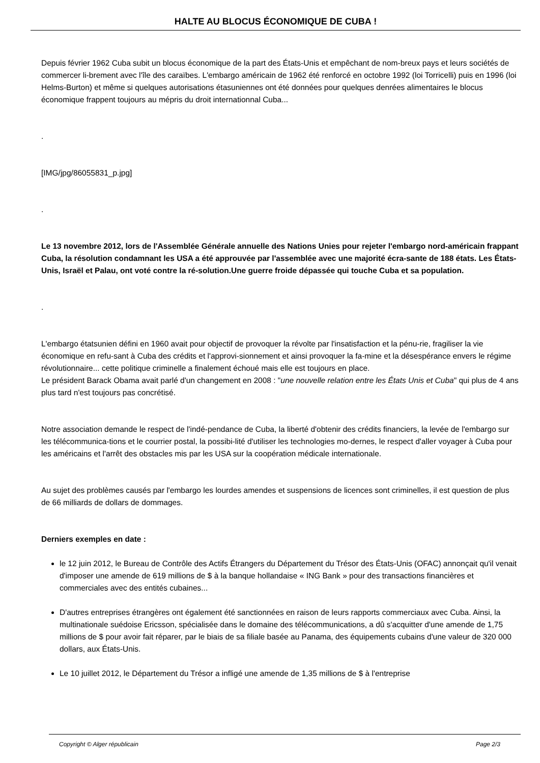HALTE AU BLOCUS ÉCONOMIQUE DE CUBA !
Depuis février 1962 Cuba subit un blocus économique de la part des États-Unis et empêchant de nom-breux pays et leurs sociétés de commercer li-brement avec l'île des caraïbes. L'embargo américain de 1962 été renforcé en octobre 1992 (loi Torricelli) puis en 1996 (loi Helms-Burton) et même si quelques autorisations étasuniennes ont été données pour quelques denrées alimentaires le blocus économique frappent toujours au mépris du droit internationnal Cuba...
.
[IMG/jpg/86055831_p.jpg]
.
Le 13 novembre 2012, lors de l'Assemblée Générale annuelle des Nations Unies pour rejeter l'embargo nord-américain frappant Cuba, la résolution condamnant les USA a été approuvée par l'assemblée avec une majorité écra-sante de 188 états. Les États-Unis, Israël et Palau, ont voté contre la ré-solution.Une guerre froide dépassée qui touche Cuba et sa population.
.
L'embargo étatsunien défini en 1960 avait pour objectif de provoquer la révolte par l'insatisfaction et la pénu-rie, fragiliser la vie économique en refu-sant à Cuba des crédits et l'approvi-sionnement et ainsi provoquer la fa-mine et la désespérance envers le régime révolutionnaire... cette politique criminelle a finalement échoué mais elle est toujours en place.
Le président Barack Obama avait parlé d'un changement en 2008 : "une nouvelle relation entre les États Unis et Cuba" qui plus de 4 ans plus tard n'est toujours pas concrétisé.
Notre association demande le respect de l'indé-pendance de Cuba, la liberté d'obtenir des crédits financiers, la levée de l'embargo sur les télécommunica-tions et le courrier postal, la possibi-lité d'utiliser les technologies mo-dernes, le respect d'aller voyager à Cuba pour les américains et l'arrêt des obstacles mis par les USA sur la coopération médicale internationale.
Au sujet des problèmes causés par l'embargo les lourdes amendes et suspensions de licences sont criminelles, il est question de plus de 66 milliards de dollars de dommages.
Derniers exemples en date :
le 12 juin 2012, le Bureau de Contrôle des Actifs Étrangers du Département du Trésor des États-Unis (OFAC) annonçait qu'il venait d'imposer une amende de 619 millions de $ à la banque hollandaise « ING Bank » pour des transactions financières et commerciales avec des entités cubaines...
D'autres entreprises étrangères ont également été sanctionnées en raison de leurs rapports commerciaux avec Cuba. Ainsi, la multinationale suédoise Ericsson, spécialisée dans le domaine des télécommunications, a dû s'acquitter d'une amende de 1,75 millions de $ pour avoir fait réparer, par le biais de sa filiale basée au Panama, des équipements cubains d'une valeur de 320 000 dollars, aux États-Unis.
Le 10 juillet 2012, le Département du Trésor a infligé une amende de 1,35 millions de $ à l'entreprise
Copyright © Alger républicain Page 2/3